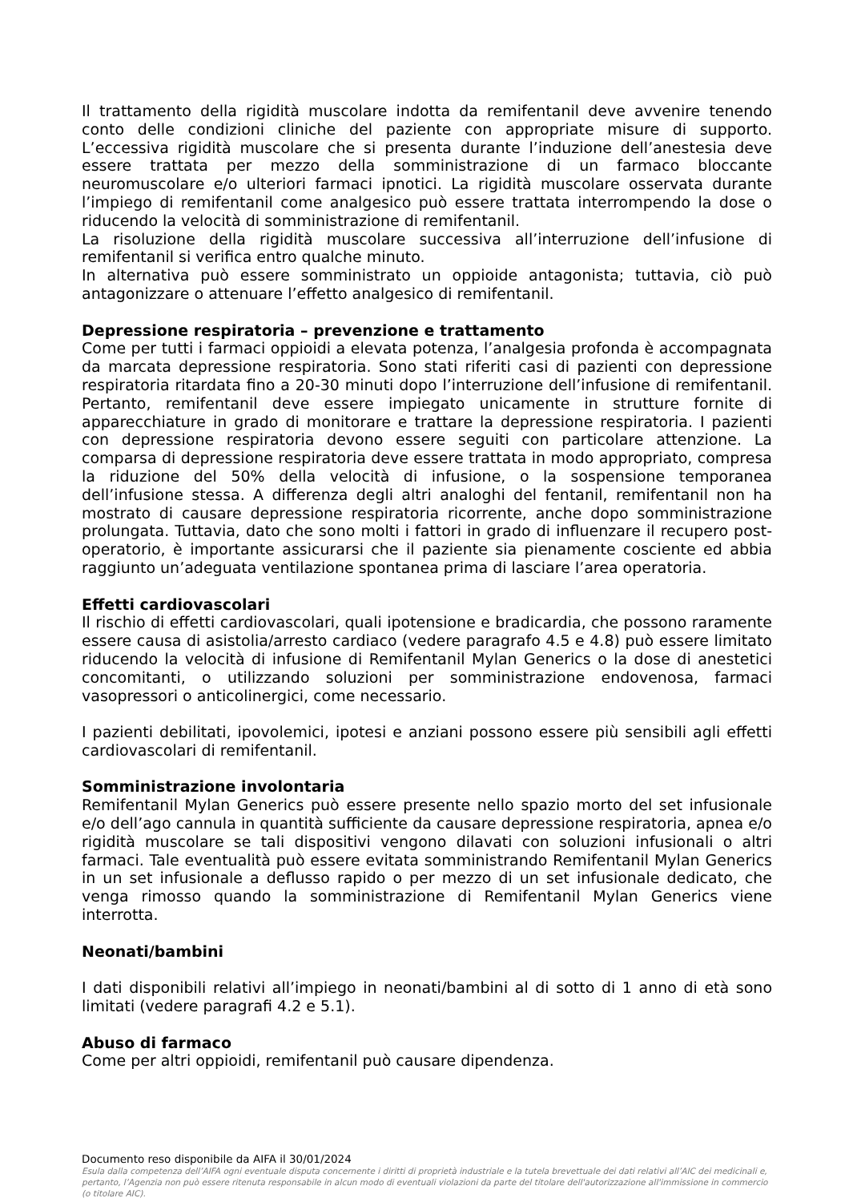Il trattamento della rigidità muscolare indotta da remifentanil deve avvenire tenendo conto delle condizioni cliniche del paziente con appropriate misure di supporto. L’eccessiva rigidità muscolare che si presenta durante l’induzione dell’anestesia deve essere trattata per mezzo della somministrazione di un farmaco bloccante neuromuscolare e/o ulteriori farmaci ipnotici. La rigidità muscolare osservata durante l’impiego di remifentanil come analgesico può essere trattata interrompendo la dose o riducendo la velocità di somministrazione di remifentanil.
La risoluzione della rigidità muscolare successiva all’interruzione dell’infusione di remifentanil si verifica entro qualche minuto.
In alternativa può essere somministrato un oppioide antagonista; tuttavia, ciò può antagonizzare o attenuare l’effetto analgesico di remifentanil.
Depressione respiratoria – prevenzione e trattamento
Come per tutti i farmaci oppioidi a elevata potenza, l’analgesia profonda è accompagnata da marcata depressione respiratoria. Sono stati riferiti casi di pazienti con depressione respiratoria ritardata fino a 20-30 minuti dopo l’interruzione dell’infusione di remifentanil. Pertanto, remifentanil deve essere impiegato unicamente in strutture fornite di apparecchiature in grado di monitorare e trattare la depressione respiratoria. I pazienti con depressione respiratoria devono essere seguiti con particolare attenzione. La comparsa di depressione respiratoria deve essere trattata in modo appropriato, compresa la riduzione del 50% della velocità di infusione, o la sospensione temporanea dell’infusione stessa. A differenza degli altri analoghi del fentanil, remifentanil non ha mostrato di causare depressione respiratoria ricorrente, anche dopo somministrazione prolungata. Tuttavia, dato che sono molti i fattori in grado di influenzare il recupero post-operatorio, è importante assicurarsi che il paziente sia pienamente cosciente ed abbia raggiunto un’adeguata ventilazione spontanea prima di lasciare l’area operatoria.
Effetti cardiovascolari
Il rischio di effetti cardiovascolari, quali ipotensione e bradicardia, che possono raramente essere causa di asistolia/arresto cardiaco (vedere paragrafo 4.5 e 4.8) può essere limitato riducendo la velocità di infusione di Remifentanil Mylan Generics o la dose di anestetici concomitanti, o utilizzando soluzioni per somministrazione endovenosa, farmaci vasopressori o anticolinergici, come necessario.
I pazienti debilitati, ipovolemici, ipotesi e anziani possono essere più sensibili agli effetti cardiovascolari di remifentanil.
Somministrazione involontaria
Remifentanil Mylan Generics può essere presente nello spazio morto del set infusionale e/o dell’ago cannula in quantità sufficiente da causare depressione respiratoria, apnea e/o rigidità muscolare se tali dispositivi vengono dilavati con soluzioni infusionali o altri farmaci. Tale eventualità può essere evitata somministrando Remifentanil Mylan Generics in un set infusionale a deflusso rapido o per mezzo di un set infusionale dedicato, che venga rimosso quando la somministrazione di Remifentanil Mylan Generics viene interrotta.
Neonati/bambini
I dati disponibili relativi all’impiego in neonati/bambini al di sotto di 1 anno di età sono limitati (vedere paragrafi 4.2 e 5.1).
Abuso di farmaco
Come per altri oppioidi, remifentanil può causare dipendenza.
Documento reso disponibile da AIFA il 30/01/2024
Esula dalla competenza dell’AIFA ogni eventuale disputa concernente i diritti di proprietà industriale e la tutela brevettuale dei dati relativi all’AIC dei medicinali e, pertanto, l’Agenzia non può essere ritenuta responsabile in alcun modo di eventuali violazioni da parte del titolare dell'autorizzazione all'immissione in commercio (o titolare AIC).